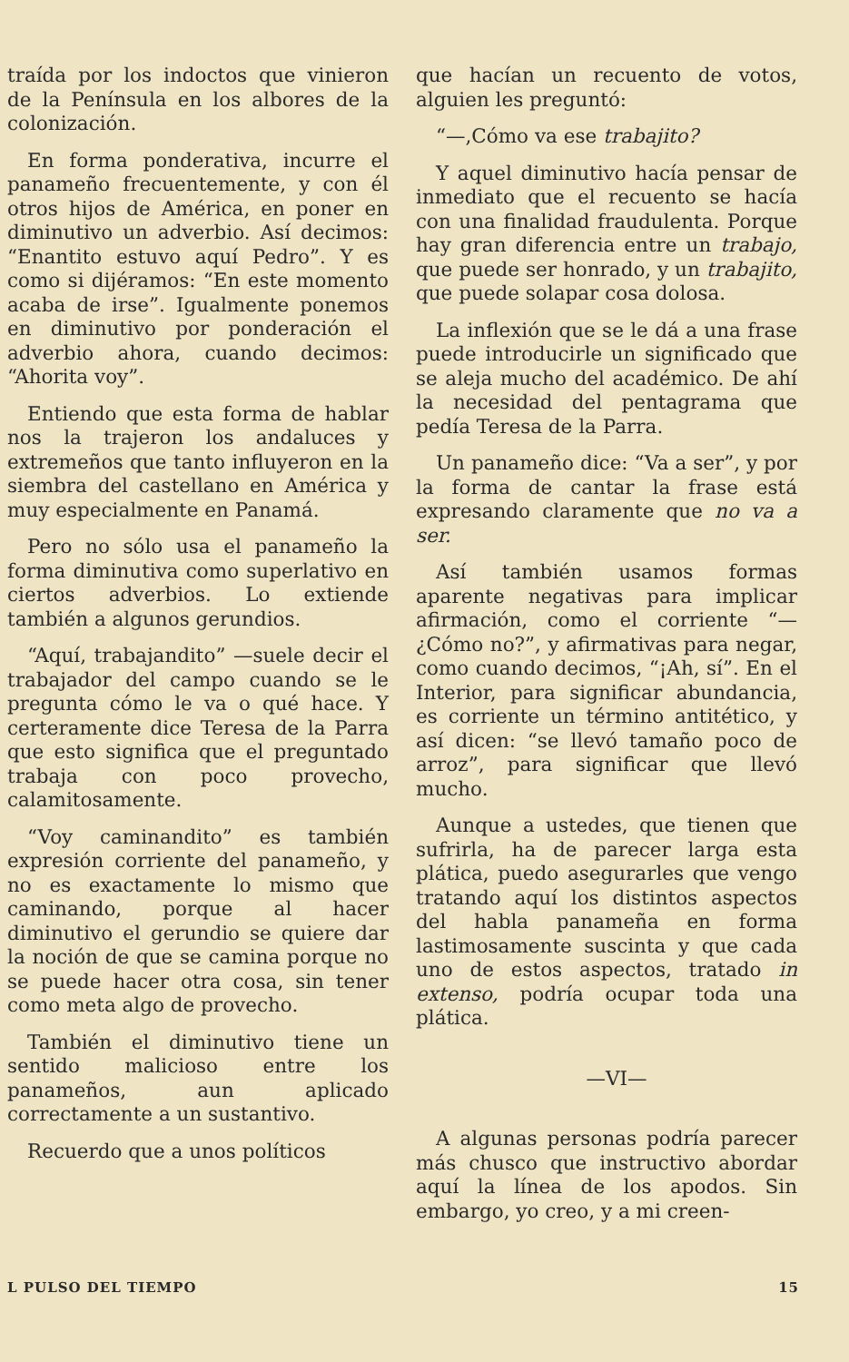traída por los indoctos que vinieron de la Península en los albores de la colonización.
En forma ponderativa, incurre el panameño frecuentemente, y con él otros hijos de América, en poner en diminutivo un adverbio. Así decimos: “Enantito estuvo aquí Pedro”. Y es como si dijéramos: “En este momento acaba de irse”. Igualmente ponemos en diminutivo por ponderación el adverbio ahora, cuando decimos: “Ahorita voy”.
Entiendo que esta forma de hablar nos la trajeron los andaluces y extremeños que tanto influyeron en la siembra del castellano en América y muy especialmente en Panamá.
Pero no sólo usa el panameño la forma diminutiva como superlativo en ciertos adverbios. Lo extiende también a algunos gerundios.
“Aquí, trabajandito” —suele decir el trabajador del campo cuando se le pregunta cómo le va o qué hace. Y certeramente dice Teresa de la Parra que esto significa que el preguntado trabaja con poco provecho, calamitosamente.
“Voy caminandito” es también expresión corriente del panameño, y no es exactamente lo mismo que caminando, porque al hacer diminutivo el gerundio se quiere dar la noción de que se camina porque no se puede hacer otra cosa, sin tener como meta algo de provecho.
También el diminutivo tiene un sentido malicioso entre los panameños, aun aplicado correctamente a un sustantivo.
Recuerdo que a unos políticos
que hacían un recuento de votos, alguien les preguntó:
“—,Cómo va ese trabajito?
Y aquel diminutivo hacía pensar de inmediato que el recuento se hacía con una finalidad fraudulenta. Porque hay gran diferencia entre un trabajo, que puede ser honrado, y un trabajito, que puede solapar cosa dolosa.
La inflexión que se le dá a una frase puede introducirle un significado que se aleja mucho del académico. De ahí la necesidad del pentagrama que pedía Teresa de la Parra.
Un panameño dice: “Va a ser”, y por la forma de cantar la frase está expresando claramente que no va a ser.
Así también usamos formas aparente negativas para implicar afirmación, como el corriente “—¿Cómo no?”, y afirmativas para negar, como cuando decimos, “¡Ah, sí”. En el Interior, para significar abundancia, es corriente un término antitético, y así dicen: “se llevó tamaño poco de arroz”, para significar que llevó mucho.
Aunque a ustedes, que tienen que sufrirla, ha de parecer larga esta plática, puedo asegurarles que vengo tratando aquí los distintos aspectos del habla panameña en forma lastimosamente suscinta y que cada uno de estos aspectos, tratado in extenso, podría ocupar toda una plática.
—VI—
A algunas personas podría parecer más chusco que instructivo abordar aquí la línea de los apodos. Sin embargo, yo creo, y a mi creen-
L PULSO DEL TIEMPO 15